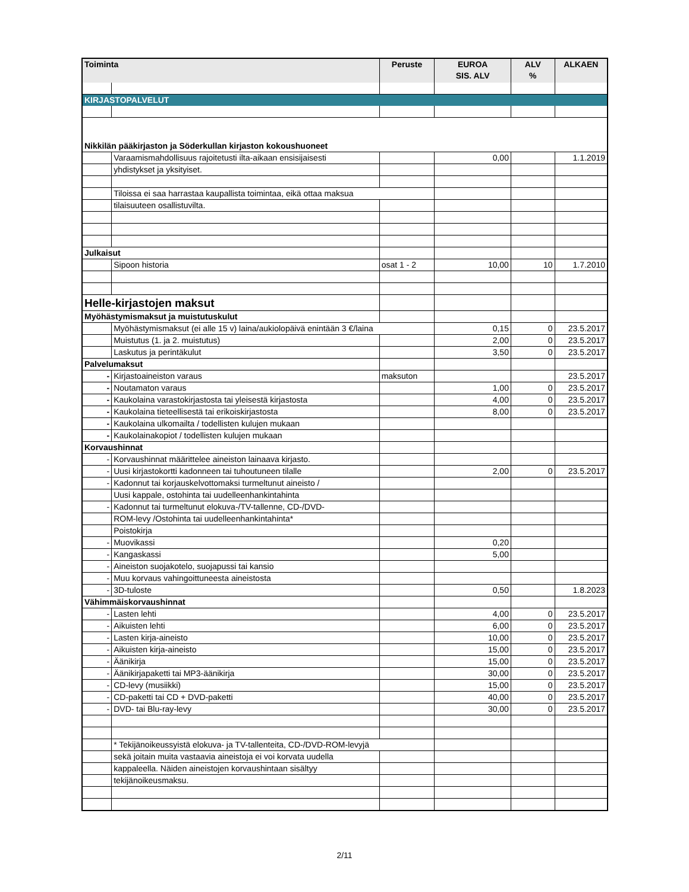| Toiminta | | Peruste | EUROA SIS. ALV | ALV % | ALKAEN |
| --- | --- | --- | --- | --- | --- |
| KIRJASTOPALVELUT | | | | | |
| Nikkilän pääkirjaston ja Söderkullan kirjaston kokoushuoneet | | | | | |
| | Varaamismahdollisuus rajoitetusti ilta-aikaan ensisijaisesti | | 0,00 | | 1.1.2019 |
| | yhdistykset ja yksityiset. | | | | |
| | Tiloissa ei saa harrastaa kaupallista toimintaa, eikä ottaa maksua | | | | |
| | tilaisuuteen osallistuvilta. | | | | |
| Julkaisut | | | | | |
| | Sipoon historia | osat 1 - 2 | 10,00 | 10 | 1.7.2010 |
| Helle-kirjastojen maksut | | | | | |
| Myöhästymismaksut ja muistutuskulut | | | | | |
| | Myöhästymismaksut (ei alle 15 v) laina/aukiolopäivä enintään 3 €/laina | | 0,15 | 0 | 23.5.2017 |
| | Muistutus (1. ja 2. muistutus) | | 2,00 | 0 | 23.5.2017 |
| | Laskutus ja perintäkulut | | 3,50 | 0 | 23.5.2017 |
| Palvelumaksut | | | | | |
| - | Kirjastoaineiston varaus | maksuton | | | 23.5.2017 |
| - | Noutamaton varaus | | 1,00 | 0 | 23.5.2017 |
| - | Kaukolaina varastokirjastosta tai yleisestä kirjastosta | | 4,00 | 0 | 23.5.2017 |
| - | Kaukolaina tieteellisestä tai erikoiskirjastosta | | 8,00 | 0 | 23.5.2017 |
| - | Kaukolaina ulkomailta / todellisten kulujen mukaan | | | | |
| - | Kaukolainakopiot / todellisten kulujen mukaan | | | | |
| Korvaushinnat | | | | | |
| - | Korvaushinnat määrittelee aineiston lainaava kirjasto. | | | | |
| - | Uusi kirjastokortti kadonneen tai tuhoutuneen tilalle | | 2,00 | 0 | 23.5.2017 |
| - | Kadonnut tai korjauskelvottomaksi turmeltunut aineisto / | | | | |
| | Uusi kappale, ostohinta tai uudelleenhankintahinta | | | | |
| - | Kadonnut tai turmeltunut elokuva-/TV-tallenne, CD-/DVD- | | | | |
| | ROM-levy /Ostohinta tai uudelleenhankintahinta* | | | | |
| | Poistokirja | | | | |
| - | Muovikassi | | 0,20 | | |
| - | Kangaskassi | | 5,00 | | |
| - | Aineiston suojakotelo, suojapussi tai kansio | | | | |
| - | Muu korvaus vahingoittuneesta aineistosta | | | | |
| - | 3D-tuloste | | 0,50 | | 1.8.2023 |
| Vähimmäiskorvaushinnat | | | | | |
| - | Lasten lehti | | 4,00 | 0 | 23.5.2017 |
| - | Aikuisten lehti | | 6,00 | 0 | 23.5.2017 |
| - | Lasten kirja-aineisto | | 10,00 | 0 | 23.5.2017 |
| - | Aikuisten kirja-aineisto | | 15,00 | 0 | 23.5.2017 |
| - | Äänikirja | | 15,00 | 0 | 23.5.2017 |
| - | Äänikirjapaketti tai MP3-äänikirja | | 30,00 | 0 | 23.5.2017 |
| - | CD-levy (musiikki) | | 15,00 | 0 | 23.5.2017 |
| - | CD-paketti tai CD + DVD-paketti | | 40,00 | 0 | 23.5.2017 |
| - | DVD- tai Blu-ray-levy | | 30,00 | 0 | 23.5.2017 |
| | * Tekijänoikeussyistä elokuva- ja TV-tallenteita, CD-/DVD-ROM-levyjä | | | | |
| | sekä joitain muita vastaavia aineistoja ei voi korvata uudella | | | | |
| | kappaleella. Näiden aineistojen korvaushintaan sisältyy | | | | |
| | tekijänoikeusmaksu. | | | | |
2/11